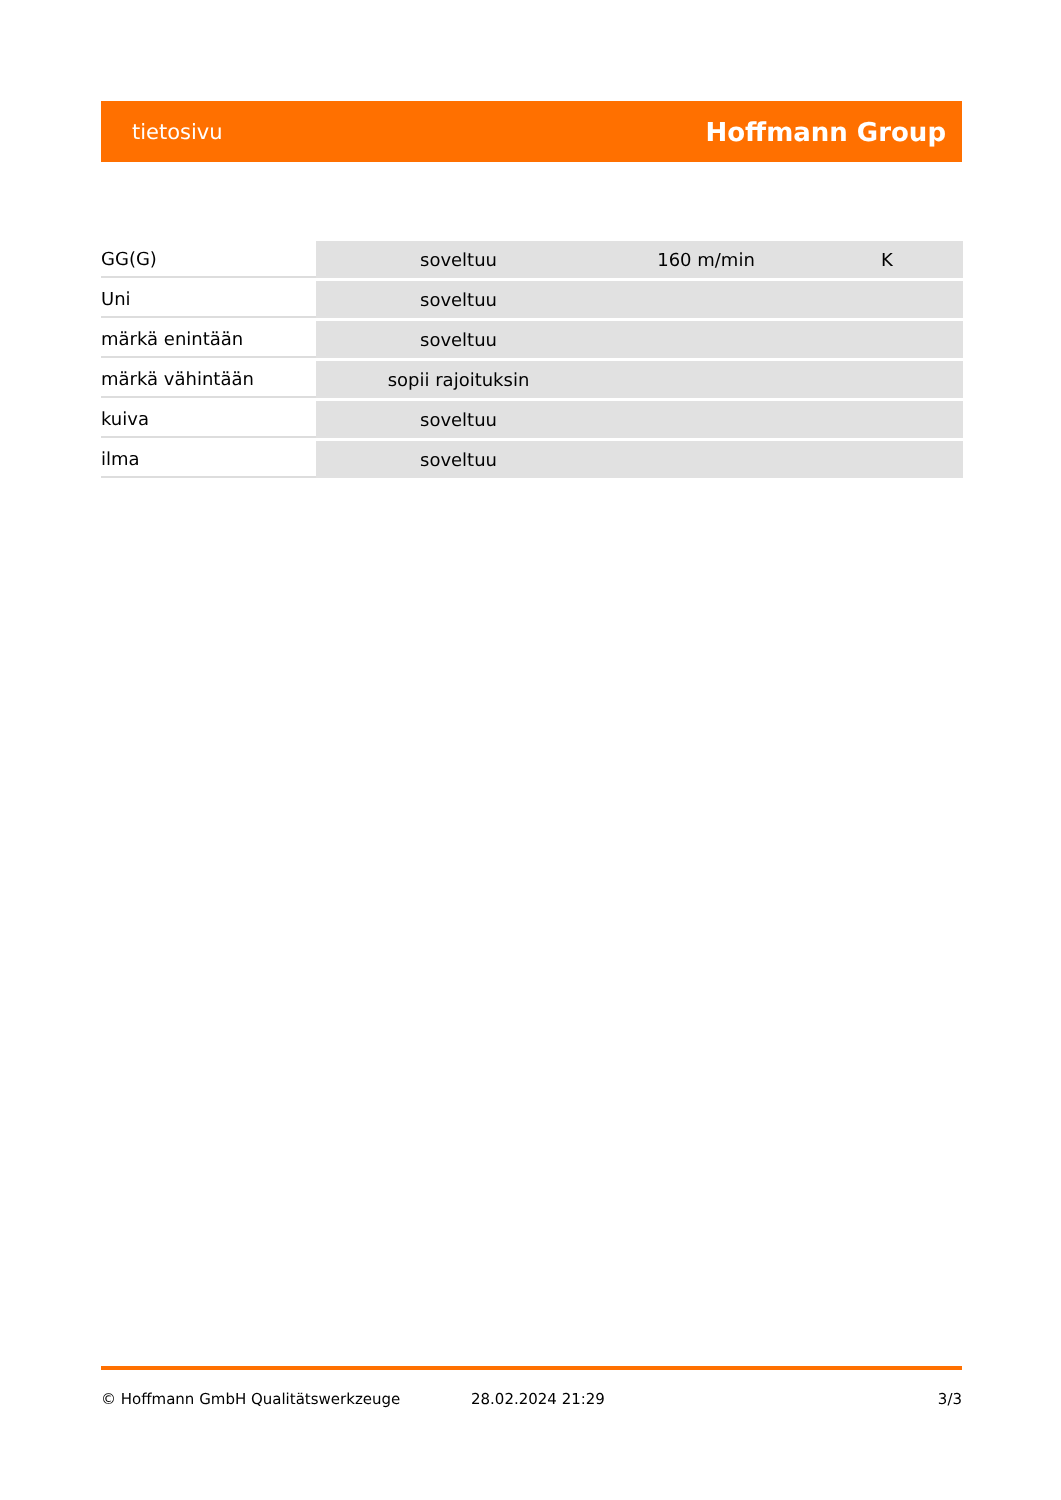tietosivu Hoffmann Group
| GG(G) | soveltuu | 160 m/min | K |
| Uni | soveltuu | | |
| märkä enintään | soveltuu | | |
| märkä vähintään | sopii rajoituksin | | |
| kuiva | soveltuu | | |
| ilma | soveltuu | | |
© Hoffmann GmbH Qualitätswerkzeuge 28.02.2024 21:29 3/3